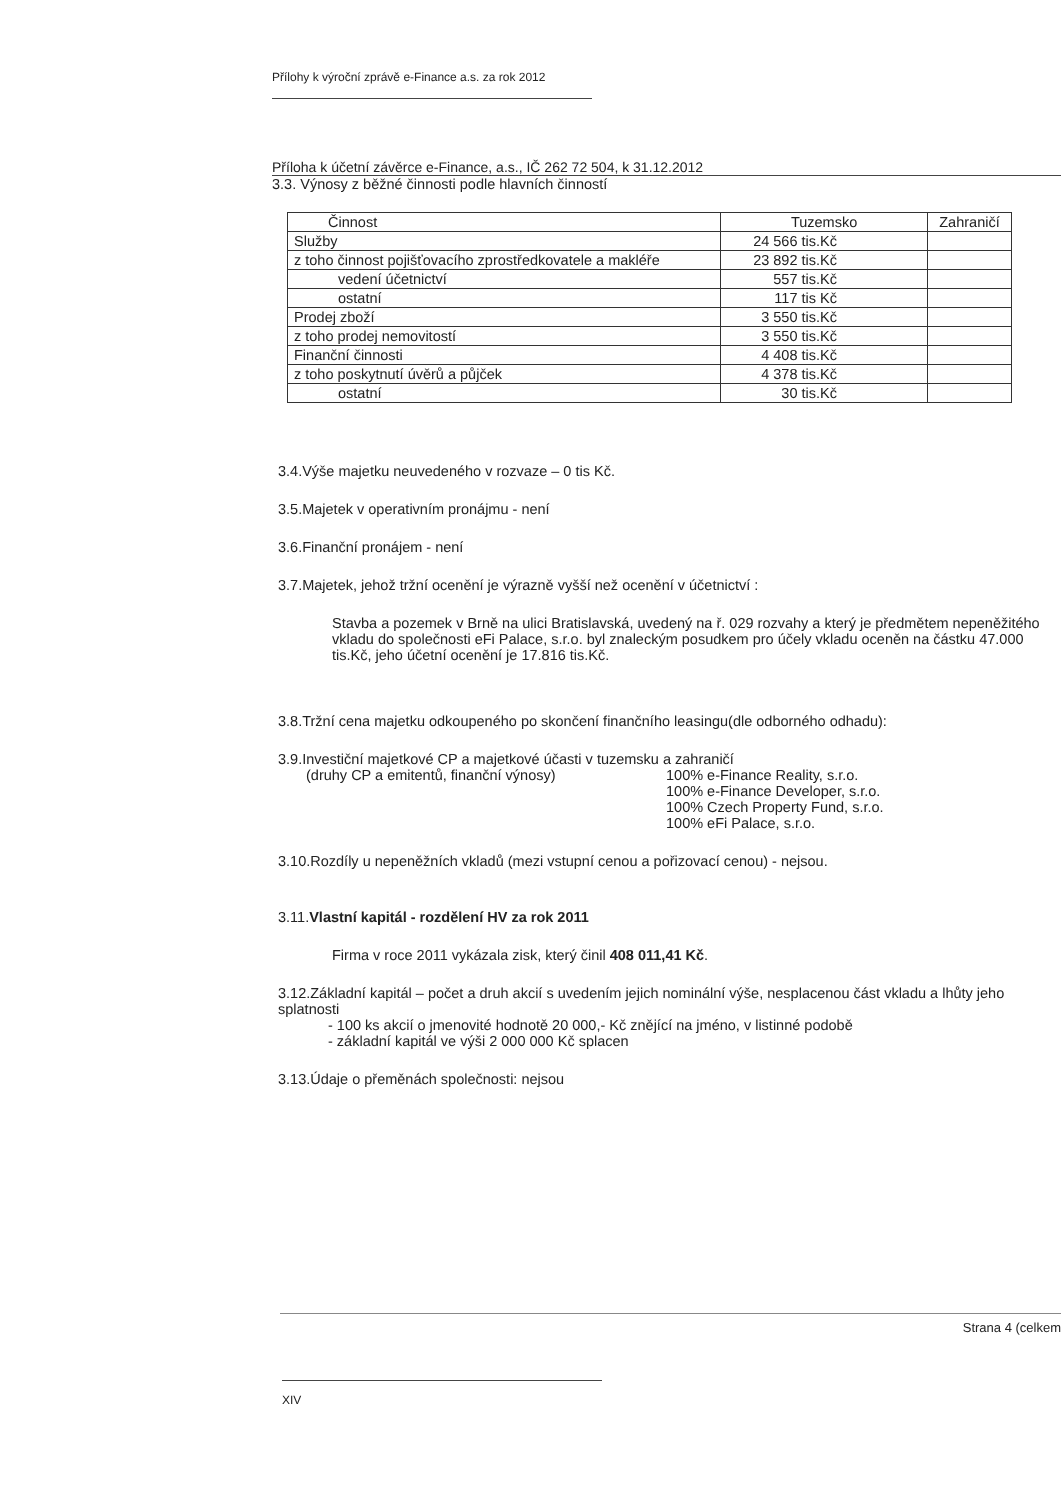Přílohy k výroční zprávě e-Finance a.s. za rok 2012
Příloha k účetní závěrce e-Finance, a.s., IČ 262 72 504, k 31.12.2012
3.3. Výnosy z běžné činnosti podle hlavních činností
| Činnost | Tuzemsko | Zahraničí |
| --- | --- | --- |
| Služby | 24 566 tis.Kč | |
| z toho činnost pojišťovacího zprostředkovatele a makléře | 23 892 tis.Kč | |
| vedení účetnictví | 557 tis.Kč | |
| ostatní | 117 tis Kč | |
| Prodej zboží | 3 550 tis.Kč | |
| z toho prodej nemovitostí | 3 550 tis.Kč | |
| Finanční činnosti | 4 408 tis.Kč | |
| z toho poskytnutí úvěrů a půjček | 4 378 tis.Kč | |
| ostatní | 30 tis.Kč | |
3.4.Výše majetku neuvedeného v rozvaze – 0 tis Kč.
3.5.Majetek v operativním pronájmu - není
3.6.Finanční pronájem - není
3.7.Majetek, jehož tržní ocenění je výrazně vyšší než ocenění v účetnictví :
Stavba a pozemek v Brně na ulici Bratislavská, uvedený na ř. 029 rozvahy a který je předmětem nepeněžitého vkladu do společnosti eFi Palace, s.r.o. byl znaleckým posudkem pro účely vkladu oceněn na částku 47.000 tis.Kč, jeho účetní ocenění je 17.816 tis.Kč.
3.8.Tržní cena majetku odkoupeného po skončení finančního leasingu(dle odborného odhadu):
3.9.Investiční majetkové CP a majetkové účasti v tuzemsku a zahraničí
(druhy CP a emitentů, finanční výnosy) 100% e-Finance Reality, s.r.o.
100% e-Finance Developer, s.r.o.
100% Czech Property Fund, s.r.o.
100% eFi Palace, s.r.o.
3.10.Rozdíly u nepeněžních vkladů (mezi vstupní cenou a pořizovací cenou) - nejsou.
3.11.Vlastní kapitál - rozdělení HV za rok 2011
Firma v roce 2011 vykázala zisk, který činil 408 011,41 Kč.
3.12.Základní kapitál – počet a druh akcií s uvedením jejich nominální výše, nesplacenou část vkladu a lhůty jeho splatnosti
- 100 ks akcií o jmenovité hodnotě 20 000,- Kč znějící na jméno, v listinné podobě
- základní kapitál ve výši 2 000 000 Kč splacen
3.13.Údaje o přeměnách společnosti: nejsou
Strana 4 (celkem
XIV